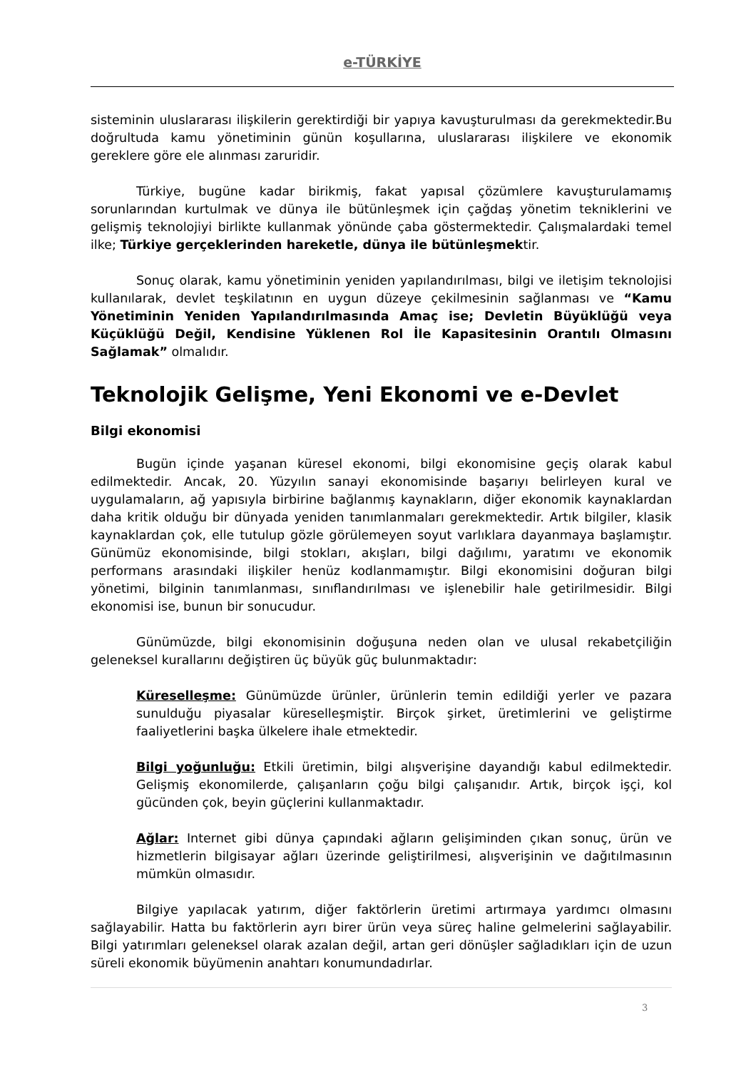e-TÜRKİYE
sisteminin uluslararası ilişkilerin gerektirdiği bir yapıya kavuşturulması da gerekmektedir.Bu doğrultuda kamu yönetiminin günün koşullarına, uluslararası ilişkilere ve ekonomik gereklere göre ele alınması zaruridir.
Türkiye, bugüne kadar birikmiş, fakat yapısal çözümlere kavuşturulamamış sorunlarından kurtulmak ve dünya ile bütünleşmek için çağdaş yönetim tekniklerini ve gelişmiş teknolojiyi birlikte kullanmak yönünde çaba göstermektedir. Çalışmalardaki temel ilke; Türkiye gerçeklerinden hareketle, dünya ile bütünleşmektir.
Sonuç olarak, kamu yönetiminin yeniden yapılandırılması, bilgi ve iletişim teknolojisi kullanılarak, devlet teşkilatının en uygun düzeye çekilmesinin sağlanması ve “Kamu Yönetiminin Yeniden Yapılandırılmasında Amaç ise; Devletin Büyüklüğü veya Küçüklüğü Değil, Kendisine Yüklenen Rol İle Kapasitesinin Orantılı Olmasını Sağlamak” olmalıdır.
Teknolojik Gelişme, Yeni Ekonomi ve e-Devlet
Bilgi ekonomisi
Bugün içinde yaşanan küresel ekonomi, bilgi ekonomisine geçiş olarak kabul edilmektedir. Ancak, 20. Yüzyılın sanayi ekonomisinde başarıyı belirleyen kural ve uygulamaların, ağ yapısıyla birbirine bağlanmış kaynakların, diğer ekonomik kaynaklardan daha kritik olduğu bir dünyada yeniden tanımlanmaları gerekmektedir. Artık bilgiler, klasik kaynaklardan çok, elle tutulup gözle görülemeyen soyut varlıklara dayanmaya başlamıştır. Günümüz ekonomisinde, bilgi stokları, akışları, bilgi dağılımı, yaratımı ve ekonomik performans arasındaki ilişkiler henüz kodlanmamıştır. Bilgi ekonomisini doğuran bilgi yönetimi, bilginin tanımlanması, sınıflandırılması ve işlenebilir hale getirilmesidir. Bilgi ekonomisi ise, bunun bir sonucudur.
Günümüzde, bilgi ekonomisinin doğuşuna neden olan ve ulusal rekabetçiliğin geleneksel kurallarını değiştiren üç büyük güç bulunmaktadır:
Küreselleşme: Günümüzde ürünler, ürünlerin temin edildiği yerler ve pazara sunulduğu piyasalar küreselleşmiştir. Birçok şirket, üretimlerini ve geliştirme faaliyetlerini başka ülkelere ihale etmektedir.
Bilgi yoğunluğu: Etkili üretimin, bilgi alışverişine dayandığı kabul edilmektedir. Gelişmiş ekonomilerde, çalışanların çoğu bilgi çalışanıdır. Artık, birçok işçi, kol gücünden çok, beyin güçlerini kullanmaktadır.
Ağlar: Internet gibi dünya çapındaki ağların gelişiminden çıkan sonuç, ürün ve hizmetlerin bilgisayar ağları üzerinde geliştirilmesi, alışverişinin ve dağıtılmasının mümkün olmasıdır.
Bilgiye yapılacak yatırım, diğer faktörlerin üretimi artırmaya yardımcı olmasını sağlayabilir. Hatta bu faktörlerin ayrı birer ürün veya süreç haline gelmelerini sağlayabilir. Bilgi yatırımları geleneksel olarak azalan değil, artan geri dönüşler sağladıkları için de uzun süreli ekonomik büyümenin anahtarı konumundadırlar.
3